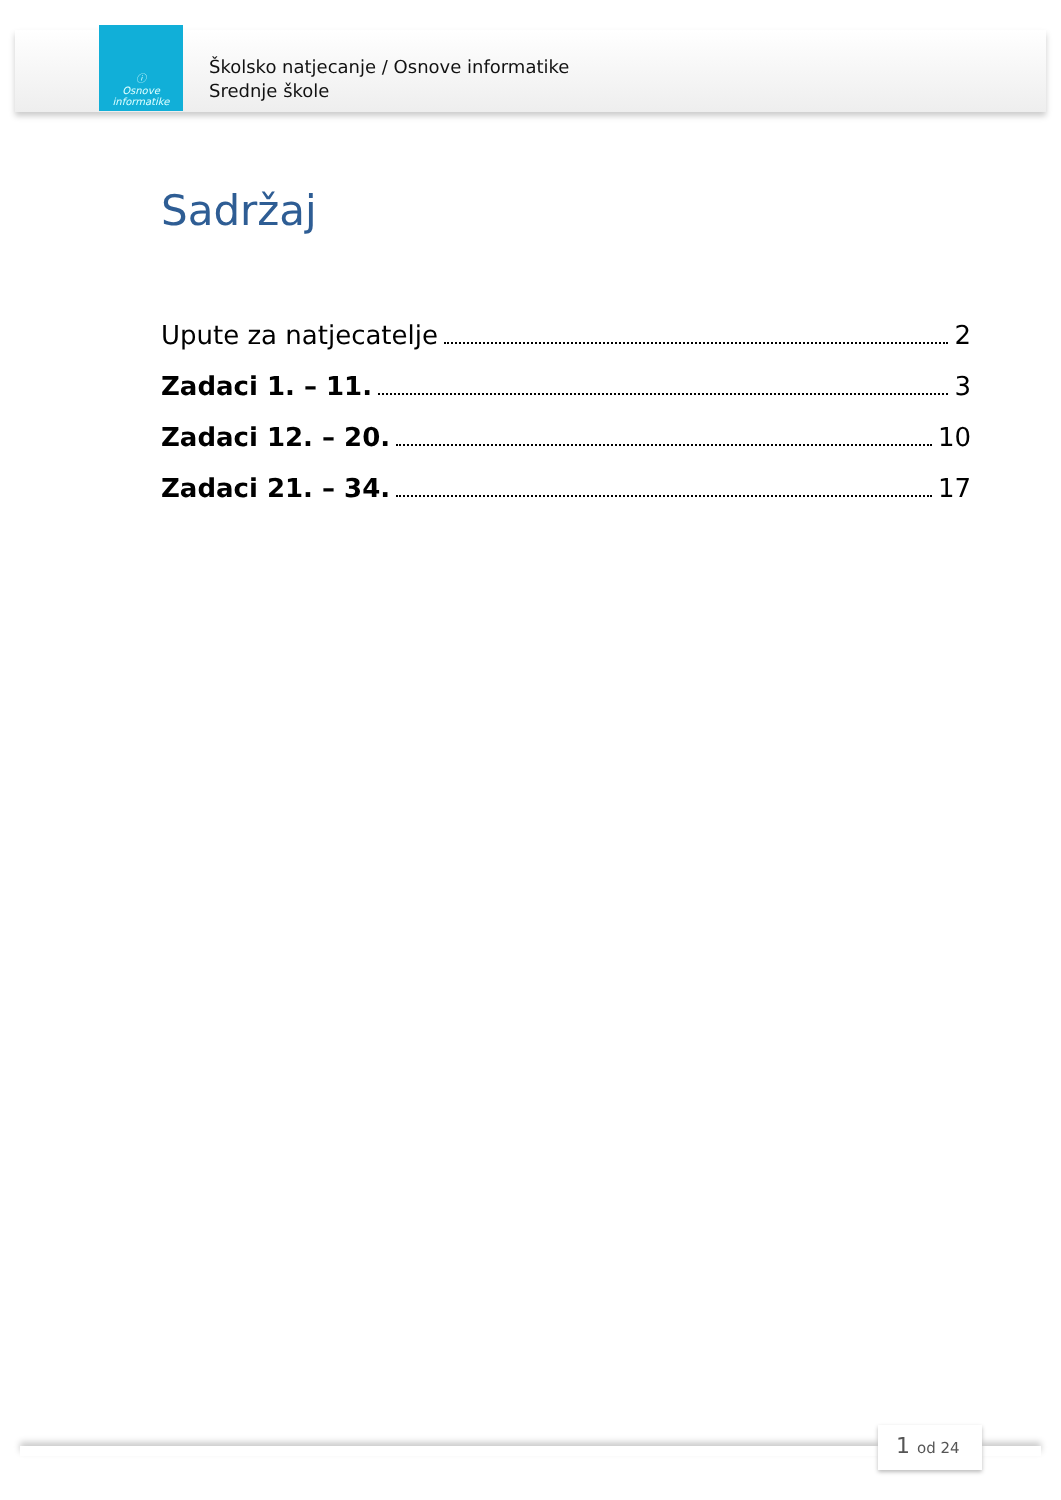ⓘ
Osnove
informatike
Školsko natjecanje / Osnove informatike
Srednje škole
Sadržaj
Upute za natjecatelje 2
Zadaci 1. – 11. 3
Zadaci 12. – 20. 10
Zadaci 21. – 34. 17
1 od 24